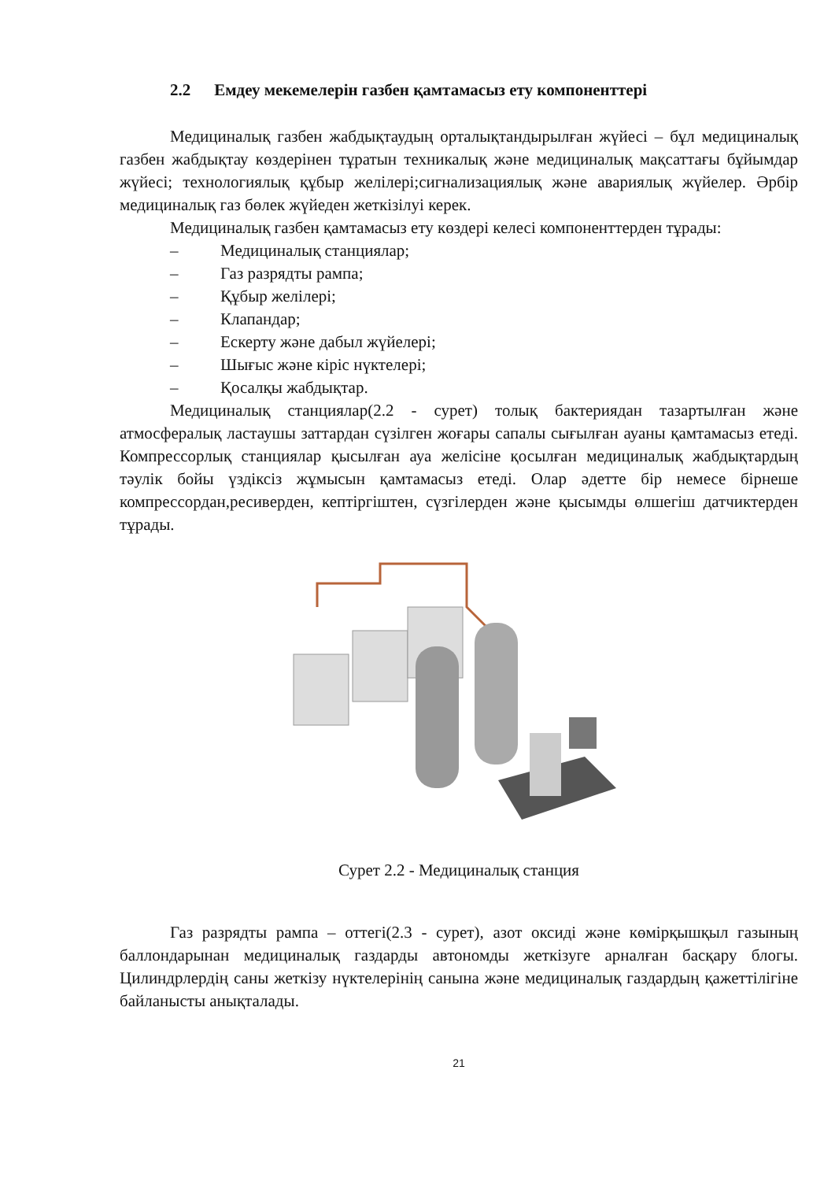2.2 Емдеу мекемелерін газбен қамтамасыз ету компоненттері
Медициналық газбен жабдықтаудың орталықтандырылған жүйесі – бұл медициналық газбен жабдықтау көздерінен тұратын техникалық және медициналық мақсаттағы бұйымдар жүйесі; технологиялық құбыр желілері;сигнализациялық және авариялық жүйелер. Әрбір медициналық газ бөлек жүйеден жеткізілуі керек.
Медициналық газбен қамтамасыз ету көздері келесі компоненттерден тұрады:
– Медициналық станциялар;
– Газ разрядты рампа;
– Құбыр желілері;
– Клапандар;
– Ескерту және дабыл жүйелері;
– Шығыс және кіріс нүктелері;
– Қосалқы жабдықтар.
Медициналық станциялар(2.2 - сурет) толық бактериядан тазартылған және атмосфералық ластаушы заттардан сүзілген жоғары сапалы сығылған ауаны қамтамасыз етеді. Компрессорлық станциялар қысылған ауа желісіне қосылған медициналық жабдықтардың тәулік бойы үздіксіз жұмысын қамтамасыз етеді. Олар әдетте бір немесе бірнеше компрессордан,ресиверден, кептіргіштен, сүзгілерден және қысымды өлшегіш датчиктерден тұрады.
Сурет 2.2 - Медициналық станция
Газ разрядты рампа – оттегі(2.3 - сурет), азот оксиді және көмірқышқыл газының баллондарынан медициналық газдарды автономды жеткізуге арналған басқару блогы. Цилиндрлердің саны жеткізу нүктелерінің санына және медициналық газдардың қажеттілігіне байланысты анықталады.
21